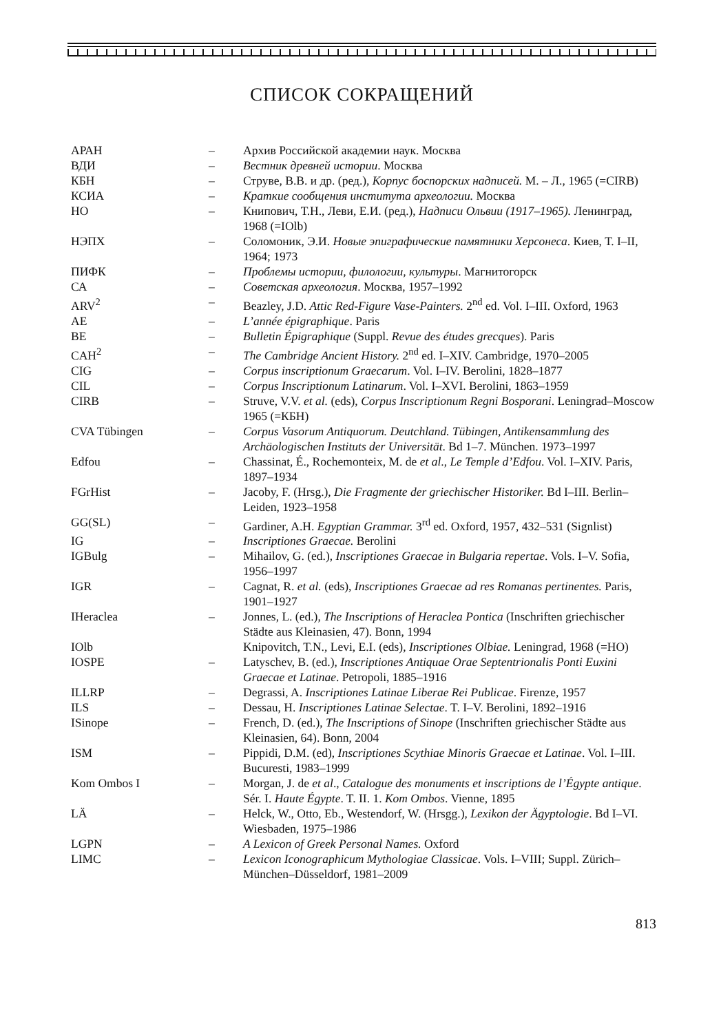СПИСОК СОКРАЩЕНИЙ
| АРАН | – | Архив Российской академии наук. Москва |
| ВДИ | – | Вестник древней истории . Москва |
| КБН | – | Струве, В.В. и др. (ред.), Корпус боспорских надписей. М. – Л., 1965 (=CIRB) |
| КСИА | – | Краткие сообщения института археологии. Москва |
| НО | – | Книпович, Т.Н., Леви, Е.И. (ред.), Надписи Ольвии (1917–1965). Ленинград, 1968 (=IOlb) |
| НЭПХ | – | Соломоник, Э.И. Новые эпиграфические памятники Херсонеса . Киев, Т. I–II, 1964; 1973 |
| ПИФК | – | Проблемы истории, филологии, культуры . Магнитогорск |
| СА | – | Советская археология . Москва, 1957–1992 |
| ARV<sup>2</sup> | – | Beazley, J.D. Attic Red-Figure Vase-Painters. 2<sup>nd</sup> ed. Vol. I–III. Oxford, 1963 |
| AE | – | L’année épigraphique . Paris |
| BE | – | Bulletin Épigraphique (Suppl. Revue des études grecques ). Paris |
| CAH<sup>2</sup> | – | The Cambridge Ancient History. 2<sup>nd</sup> ed. I–XIV. Cambridge, 1970–2005 |
| CIG | – | Corpus inscriptionum Graecarum . Vol. I–IV. Berolini, 1828–1877 |
| CIL | – | Corpus Inscriptionum Latinarum . Vol. I–XVI. Berolini, 1863–1959 |
| CIRB | – | Struve, V.V. et al. (eds), Corpus Inscriptionum Regni Bosporani . Leningrad–Moscow 1965 (=КБН) |
| CVA Tübingen | – | Corpus Vasorum Antiquorum. Deutchland. Tübingen, Antikensammlung des Archäologischen Instituts der Universität . Bd 1–7. München. 1973–1997 |
| Edfou | – | Chassinat, É., Rochemonteix, M. de et al ., Le Temple d’Edfou . Vol. I–XIV. Paris, 1897–1934 |
| FGrHist | – | Jacoby, F. (Hrsg.), Die Fragmente der griechischer Historiker. Bd I–III. Berlin–Leiden, 1923–1958 |
| GG(SL) | – | Gardiner, A.H. Egyptian Grammar. 3<sup>rd</sup> ed. Oxford, 1957, 432–531 (Signlist) |
| IG | – | Inscriptiones Graecae. Berolini |
| IGBulg | – | Mihailov, G. (ed.), Inscriptiones Graecae in Bulgaria repertae . Vols. I–V. Sofia, 1956–1997 |
| IGR | – | Cagnat, R. et al. (eds), Inscriptiones Graecae ad res Romanas pertinentes. Paris, 1901–1927 |
| IHeraclea | – | Jonnes, L. (ed.), The Inscriptions of Heraclea Pontica (Inschriften griechischer Städte aus Kleinasien, 47). Bonn, 1994 |
| IOlb | | Knipovitch, T.N., Levi, E.I. (eds), Inscriptiones Olbiae. Leningrad, 1968 (=НО) |
| IOSPE | – | Latyschev, B. (ed.), Inscriptiones Antiquae Orae Septentrionalis Ponti Euxini Graecae et Latinae . Petropoli, 1885–1916 |
| ILLRP | – | Degrassi, A. Inscriptiones Latinae Liberae Rei Publicae . Firenze, 1957 |
| ILS | – | Dessau, H. Inscriptiones Latinae Selectae . T. I–V. Berolini, 1892–1916 |
| ISinope | – | French, D. (ed.), The Inscriptions of Sinope (Inschriften griechischer Städte aus Kleinasien, 64). Bonn, 2004 |
| ISM | – | Pippidi, D.M. (ed), Inscriptiones Scythiae Minoris Graecae et Latinae . Vol. I–III. Bucuresti, 1983–1999 |
| Kom Ombos I | – | Morgan, J. de et al ., Catalogue des monuments et inscriptions de l’Égypte antique . Sér. I. Haute Égypte . T. II. 1. Kom Ombos . Vienne, 1895 |
| LÄ | – | Helck, W., Otto, Eb., Westendorf, W. (Hrsgg.), Lexikon der Ägyptologie . Bd I–VI. Wiesbaden, 1975–1986 |
| LGPN | – | A Lexicon of Greek Personal Names. Oxford |
| LIMC | – | Lexicon Iconographicum Mythologiae Classicae . Vols. I–VIII; Suppl. Zürich–München–Düsseldorf, 1981–2009 |
813